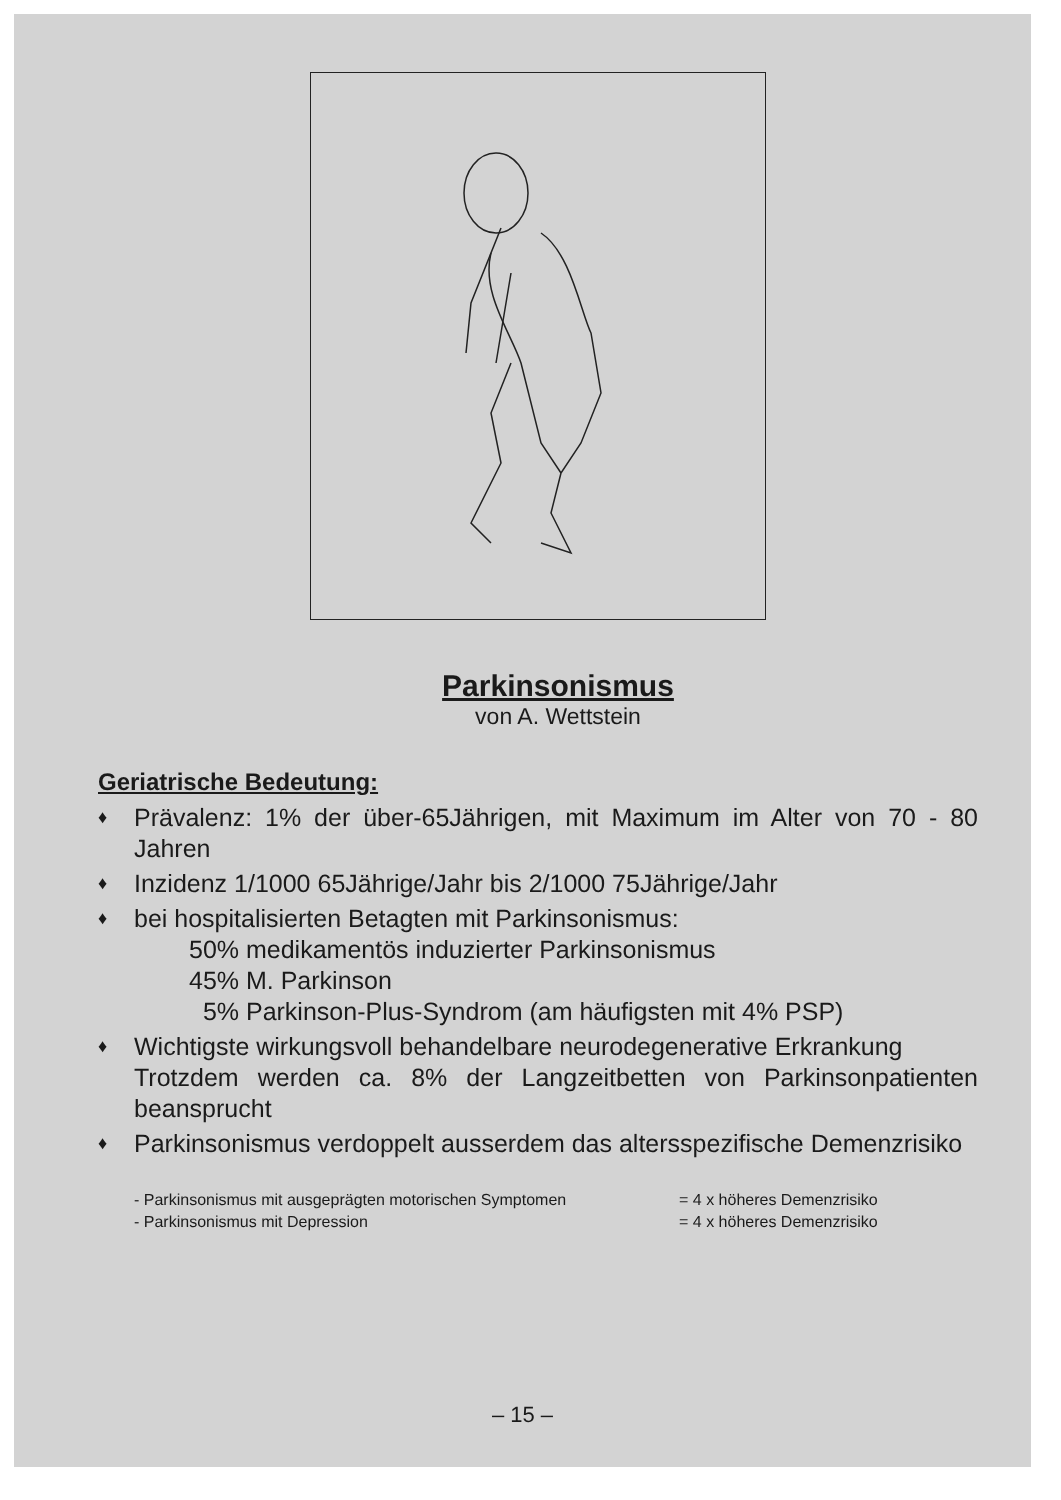Parkinsonismus
von A. Wettstein
Geriatrische Bedeutung:
♦ Prävalenz: 1% der über-65Jährigen, mit Maximum im Alter von 70 - 80 Jahren
♦ Inzidenz 1/1000 65Jährige/Jahr bis 2/1000 75Jährige/Jahr
♦ bei hospitalisierten Betagten mit Parkinsonismus:
50% medikamentös induzierter Parkinsonismus
45% M. Parkinson
5% Parkinson-Plus-Syndrom (am häufigsten mit 4% PSP)
♦ Wichtigste wirkungsvoll behandelbare neurodegenerative Erkrankung
Trotzdem werden ca. 8% der Langzeitbetten von Parkinsonpatienten beansprucht
♦ Parkinsonismus verdoppelt ausserdem das altersspezifische Demenzrisiko
- Parkinsonismus mit ausgeprägten motorischen Symptomen = 4 x höheres Demenzrisiko
- Parkinsonismus mit Depression = 4 x höheres Demenzrisiko
– 15 –